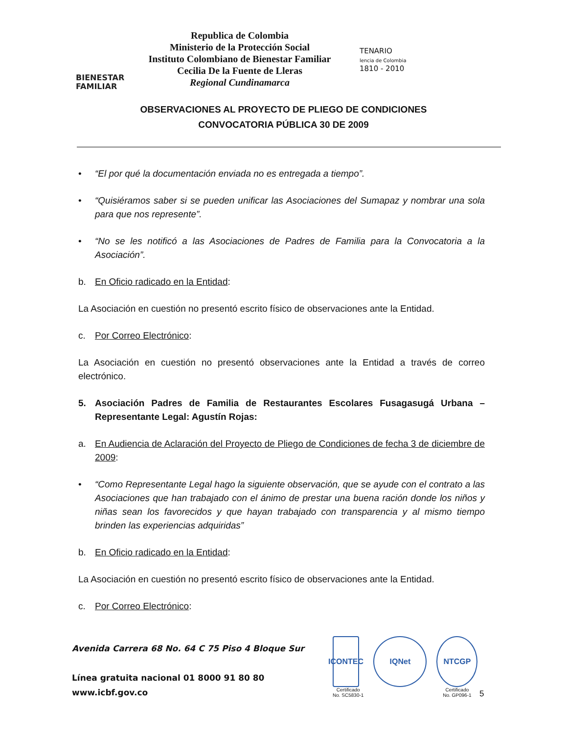BIENESTAR
FAMILIAR
Republica de Colombia
Ministerio de la Protección Social
Instituto Colombiano de Bienestar Familiar
Cecilia De la Fuente de Lleras
Regional Cundinamarca
TENARIO
lencia de Colombia
1810 - 2010
OBSERVACIONES AL PROYECTO DE PLIEGO DE CONDICIONES
CONVOCATORIA PÚBLICA 30 DE 2009
• “El por qué la documentación enviada no es entregada a tiempo”.
• “Quisiéramos saber si se pueden unificar las Asociaciones del Sumapaz y nombrar una sola para que nos represente”.
• “No se les notificó a las Asociaciones de Padres de Familia para la Convocatoria a la Asociación”.
b. En Oficio radicado en la Entidad:
La Asociación en cuestión no presentó escrito físico de observaciones ante la Entidad.
c. Por Correo Electrónico:
La Asociación en cuestión no presentó observaciones ante la Entidad a través de correo electrónico.
5. Asociación Padres de Familia de Restaurantes Escolares Fusagasugá Urbana – Representante Legal: Agustín Rojas:
a. En Audiencia de Aclaración del Proyecto de Pliego de Condiciones de fecha 3 de diciembre de 2009:
• “Como Representante Legal hago la siguiente observación, que se ayude con el contrato a las Asociaciones que han trabajado con el ánimo de prestar una buena ración donde los niños y niñas sean los favorecidos y que hayan trabajado con transparencia y al mismo tiempo brinden las experiencias adquiridas”
b. En Oficio radicado en la Entidad:
La Asociación en cuestión no presentó escrito físico de observaciones ante la Entidad.
c. Por Correo Electrónico:
Avenida Carrera 68 No. 64 C 75 Piso 4 Bloque Sur
Línea gratuita nacional 01 8000 91 80 80
www.icbf.gov.co
ICONTEC
Certificado
No. SC5830-1
IQNet NTCGP
Certificado
No. GP096-1
5